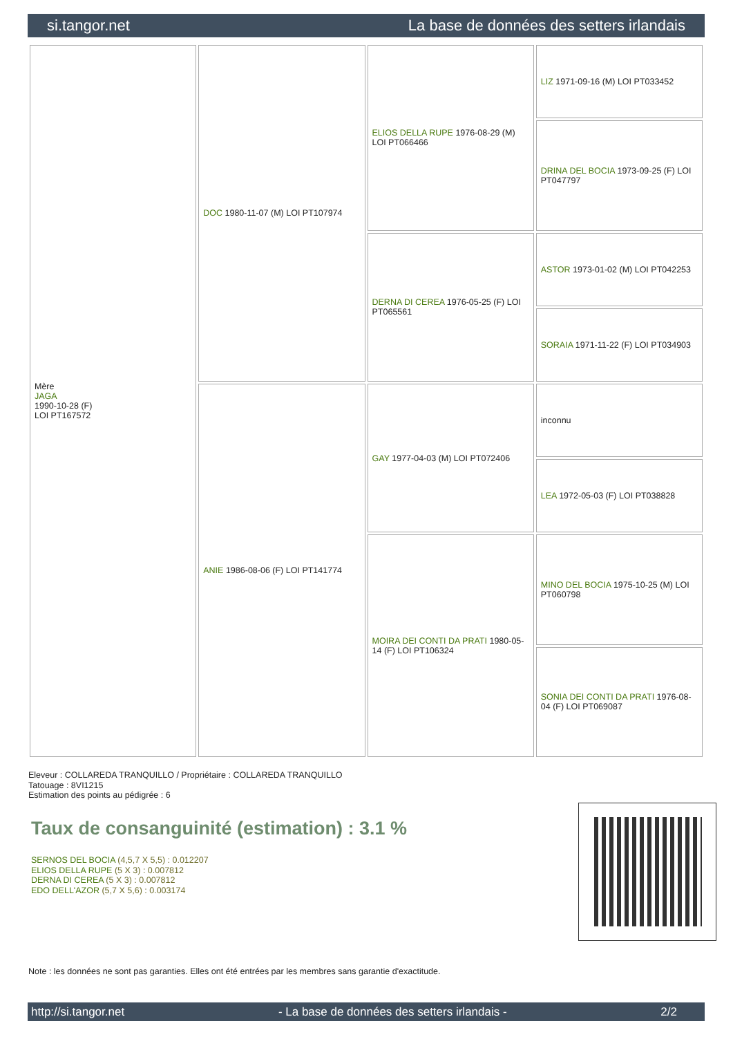si.tangor.net La base de données des setters irlandais
| Mère JAGA 1990-10-28 (F) LOI PT167572 | DOC 1980-11-07 (M) LOI PT107974 | ELIOS DELLA RUPE 1976-08-29 (M) LOI PT066466 | LIZ 1971-09-16 (M) LOI PT033452 |
| | | | DRINA DEL BOCIA 1973-09-25 (F) LOI PT047797 |
| | | DERNA DI CEREA 1976-05-25 (F) LOI PT065561 | ASTOR 1973-01-02 (M) LOI PT042253 |
| | | | SORAIA 1971-11-22 (F) LOI PT034903 |
| | ANIE 1986-08-06 (F) LOI PT141774 | GAY 1977-04-03 (M) LOI PT072406 | inconnu |
| | | | LEA 1972-05-03 (F) LOI PT038828 |
| | | MOIRA DEI CONTI DA PRATI 1980-05-14 (F) LOI PT106324 | MINO DEL BOCIA 1975-10-25 (M) LOI PT060798 |
| | | | SONIA DEI CONTI DA PRATI 1976-08-04 (F) LOI PT069087 |
Eleveur : COLLAREDA TRANQUILLO / Propriétaire : COLLAREDA TRANQUILLO
Tatouage : 8VI1215
Estimation des points au pédigrée : 6
Taux de consanguinité (estimation) : 3.1 %
SERNOS DEL BOCIA (4,5,7 X 5,5) : 0.012207
ELIOS DELLA RUPE (5 X 3) : 0.007812
DERNA DI CEREA (5 X 3) : 0.007812
EDO DELL'AZOR (5,7 X 5,6) : 0.003174
Note : les données ne sont pas garanties. Elles ont été entrées par les membres sans garantie d'exactitude.
http://si.tangor.net - La base de données des setters irlandais - 2/2